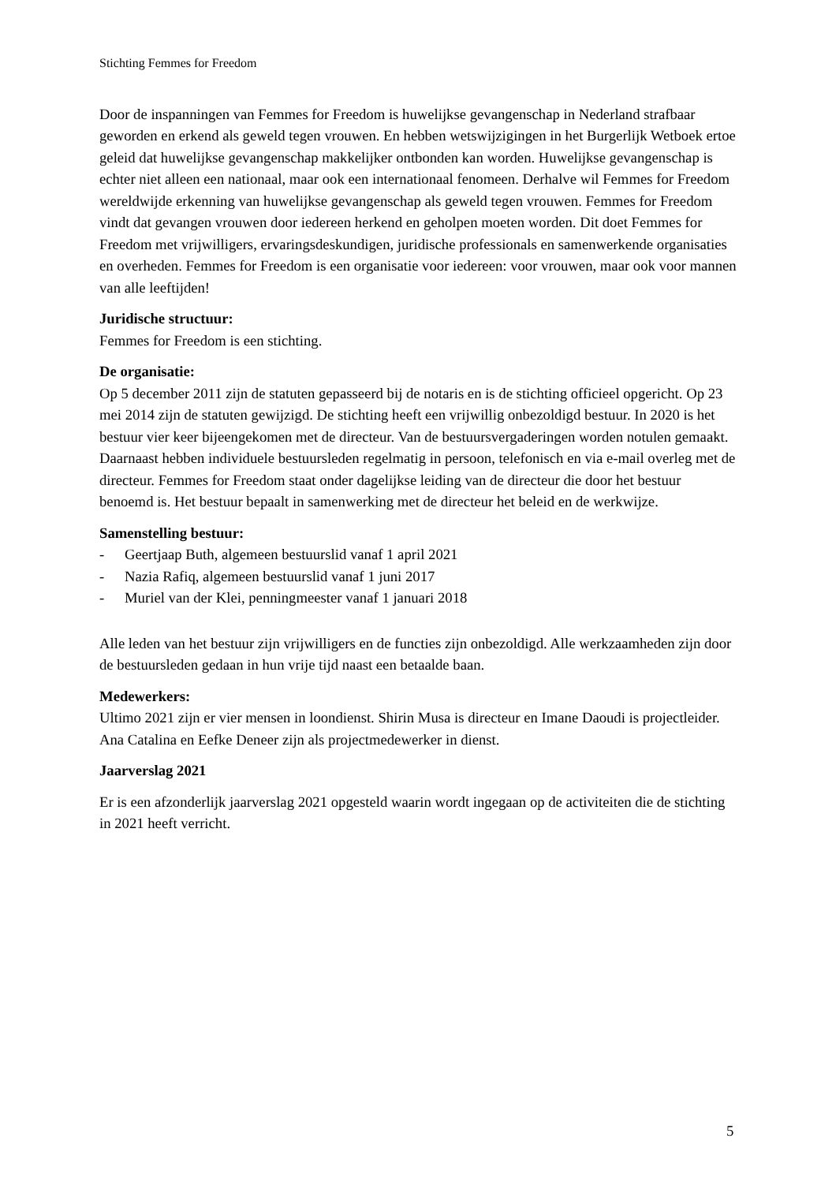Stichting Femmes for Freedom
Door de inspanningen van Femmes for Freedom is huwelijkse gevangenschap in Nederland strafbaar geworden en erkend als geweld tegen vrouwen. En hebben wetswijzigingen in het Burgerlijk Wetboek ertoe geleid dat huwelijkse gevangenschap makkelijker ontbonden kan worden. Huwelijkse gevangenschap is echter niet alleen een nationaal, maar ook een internationaal fenomeen. Derhalve wil Femmes for Freedom wereldwijde erkenning van huwelijkse gevangenschap als geweld tegen vrouwen. Femmes for Freedom vindt dat gevangen vrouwen door iedereen herkend en geholpen moeten worden. Dit doet Femmes for Freedom met vrijwilligers, ervaringsdeskundigen, juridische professionals en samenwerkende organisaties en overheden. Femmes for Freedom is een organisatie voor iedereen: voor vrouwen, maar ook voor mannen van alle leeftijden!
Juridische structuur:
Femmes for Freedom is een stichting.
De organisatie:
Op 5 december 2011 zijn de statuten gepasseerd bij de notaris en is de stichting officieel opgericht. Op 23 mei 2014 zijn de statuten gewijzigd. De stichting heeft een vrijwillig onbezoldigd bestuur. In 2020 is het bestuur vier keer bijeengekomen met de directeur. Van de bestuursvergaderingen worden notulen gemaakt. Daarnaast hebben individuele bestuursleden regelmatig in persoon, telefonisch en via e-mail overleg met de directeur. Femmes for Freedom staat onder dagelijkse leiding van de directeur die door het bestuur benoemd is. Het bestuur bepaalt in samenwerking met de directeur het beleid en de werkwijze.
Samenstelling bestuur:
- Geertjaap Buth, algemeen bestuurslid vanaf 1 april 2021
- Nazia Rafiq, algemeen bestuurslid vanaf 1 juni 2017
- Muriel van der Klei, penningmeester vanaf 1 januari 2018
Alle leden van het bestuur zijn vrijwilligers en de functies zijn onbezoldigd. Alle werkzaamheden zijn door de bestuursleden gedaan in hun vrije tijd naast een betaalde baan.
Medewerkers:
Ultimo 2021 zijn er vier mensen in loondienst. Shirin Musa is directeur en Imane Daoudi is projectleider. Ana Catalina en Eefke Deneer zijn als projectmedewerker in dienst.
Jaarverslag 2021
Er is een afzonderlijk jaarverslag 2021 opgesteld waarin wordt ingegaan op de activiteiten die de stichting in 2021 heeft verricht.
5